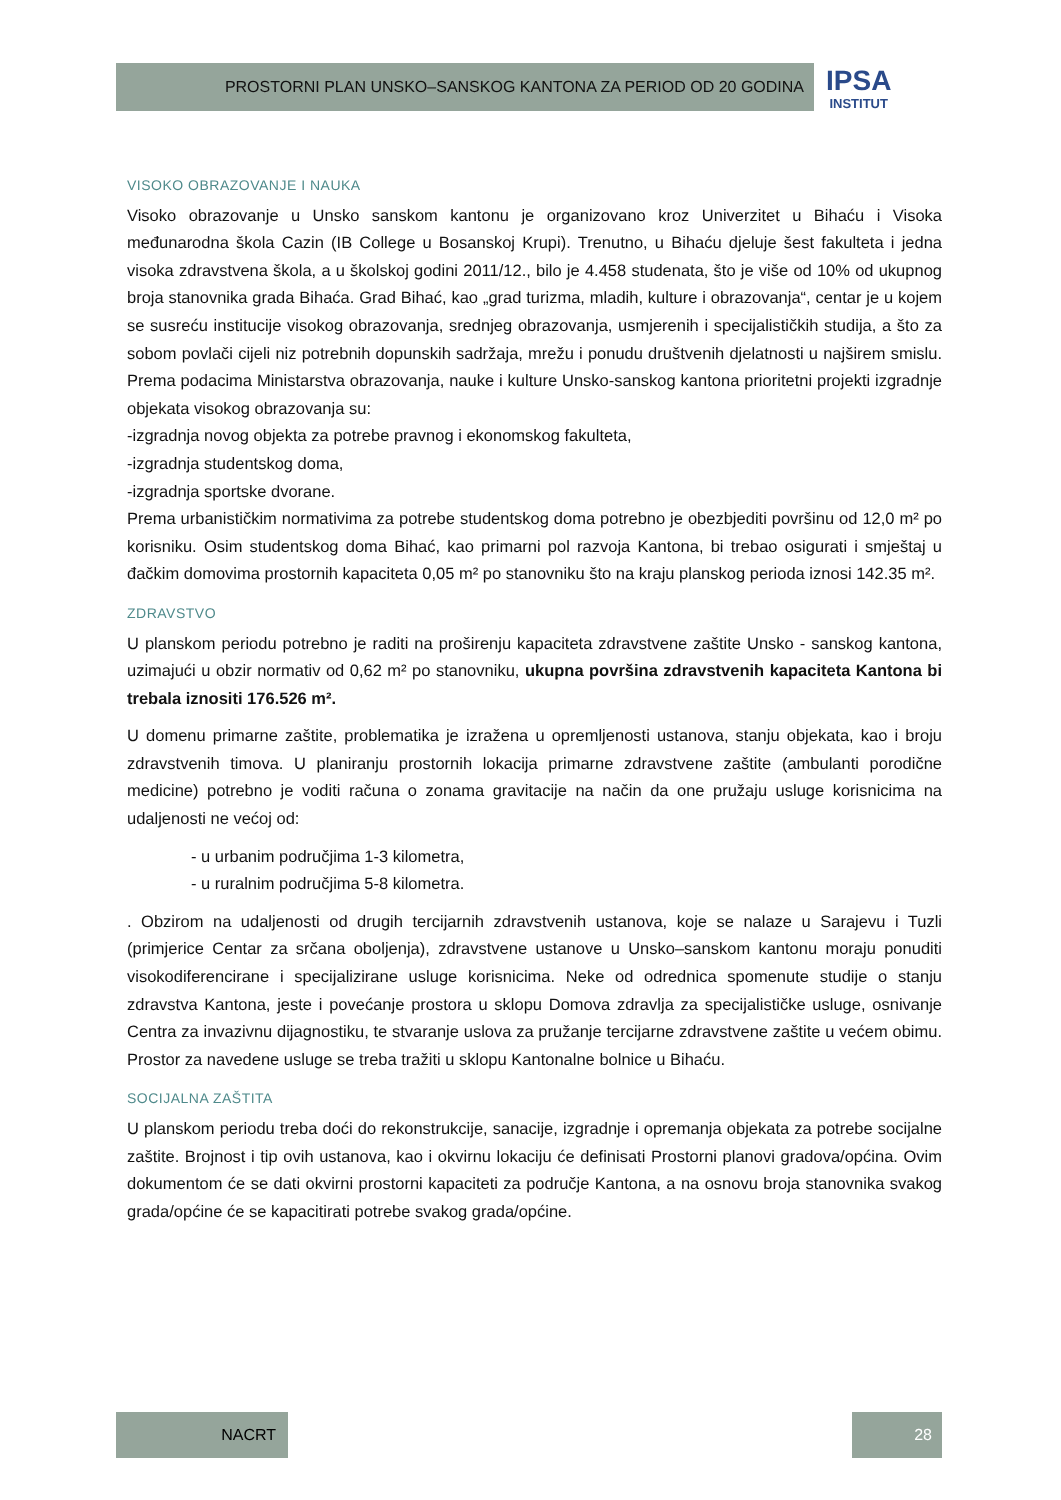PROSTORNI PLAN UNSKO–SANSKOG KANTONA ZA PERIOD OD 20 GODINA
IPSA
INSTITUT
VISOKO OBRAZOVANJE I NAUKA
Visoko obrazovanje u Unsko sanskom kantonu je organizovano kroz Univerzitet u Bihaću i Visoka međunarodna škola Cazin (IB College u Bosanskoj Krupi). Trenutno, u Bihaću djeluje šest fakulteta i jedna visoka zdravstvena škola, a u školskoj godini 2011/12., bilo je 4.458 studenata, što je više od 10% od ukupnog broja stanovnika grada Bihaća. Grad Bihać, kao „grad turizma, mladih, kulture i obrazovanja“, centar je u kojem se susreću institucije visokog obrazovanja, srednjeg obrazovanja, usmjerenih i specijalističkih studija, a što za sobom povlači cijeli niz potrebnih dopunskih sadržaja, mrežu i ponudu društvenih djelatnosti u najširem smislu. Prema podacima Ministarstva obrazovanja, nauke i kulture Unsko-sanskog kantona prioritetni projekti izgradnje objekata visokog obrazovanja su:
-izgradnja novog objekta za potrebe pravnog i ekonomskog fakulteta,
-izgradnja studentskog doma,
-izgradnja sportske dvorane.
Prema urbanističkim normativima za potrebe studentskog doma potrebno je obezbjediti površinu od 12,0 m² po korisniku. Osim studentskog doma Bihać, kao primarni pol razvoja Kantona, bi trebao osigurati i smještaj u đačkim domovima prostornih kapaciteta 0,05 m² po stanovniku što na kraju planskog perioda iznosi 142.35 m².
ZDRAVSTVO
U planskom periodu potrebno je raditi na proširenju kapaciteta zdravstvene zaštite Unsko - sanskog kantona, uzimajući u obzir normativ od 0,62 m² po stanovniku, ukupna površina zdravstvenih kapaciteta Kantona bi trebala iznositi 176.526 m².
U domenu primarne zaštite, problematika je izražena u opremljenosti ustanova, stanju objekata, kao i broju zdravstvenih timova. U planiranju prostornih lokacija primarne zdravstvene zaštite (ambulanti porodične medicine) potrebno je voditi računa o zonama gravitacije na način da one pružaju usluge korisnicima na udaljenosti ne većoj od:
- u urbanim područjima 1-3 kilometra,
- u ruralnim područjima 5-8 kilometra.
. Obzirom na udaljenosti od drugih tercijarnih zdravstvenih ustanova, koje se nalaze u Sarajevu i Tuzli (primjerice Centar za srčana oboljenja), zdravstvene ustanove u Unsko–sanskom kantonu moraju ponuditi visokodiferencirane i specijalizirane usluge korisnicima. Neke od odrednica spomenute studije o stanju zdravstva Kantona, jeste i povećanje prostora u sklopu Domova zdravlja za specijalističke usluge, osnivanje Centra za invazivnu dijagnostiku, te stvaranje uslova za pružanje tercijarne zdravstvene zaštite u većem obimu. Prostor za navedene usluge se treba tražiti u sklopu Kantonalne bolnice u Bihaću.
SOCIJALNA ZAŠTITA
U planskom periodu treba doći do rekonstrukcije, sanacije, izgradnje i opremanja objekata za potrebe socijalne zaštite. Brojnost i tip ovih ustanova, kao i okvirnu lokaciju će definisati Prostorni planovi gradova/općina. Ovim dokumentom će se dati okvirni prostorni kapaciteti za područje Kantona, a na osnovu broja stanovnika svakog grada/općine će se kapacitirati potrebe svakog grada/općine.
NACRT 28